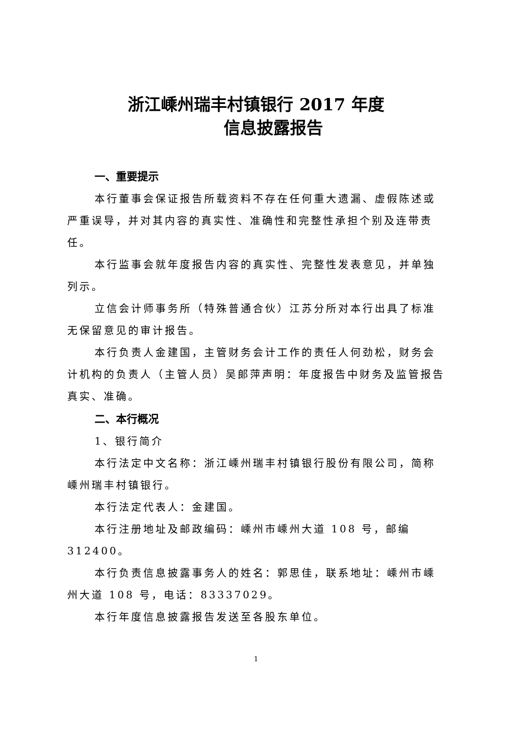浙江嵊州瑞丰村镇银行 2017 年度
信息披露报告
一、重要提示
本行董事会保证报告所载资料不存在任何重大遗漏、虚假陈述或严重误导，并对其内容的真实性、准确性和完整性承担个别及连带责任。
本行监事会就年度报告内容的真实性、完整性发表意见，并单独列示。
立信会计师事务所（特殊普通合伙）江苏分所对本行出具了标准无保留意见的审计报告。
本行负责人金建国，主管财务会计工作的责任人何劲松，财务会计机构的负责人（主管人员）吴郎萍声明：年度报告中财务及监管报告真实、准确。
二、本行概况
1、银行简介
本行法定中文名称：浙江嵊州瑞丰村镇银行股份有限公司，简称嵊州瑞丰村镇银行。
本行法定代表人：金建国。
本行注册地址及邮政编码：嵊州市嵊州大道 108 号，邮编 312400。
本行负责信息披露事务人的姓名：郭思佳，联系地址：嵊州市嵊州大道 108 号，电话：83337029。
本行年度信息披露报告发送至各股东单位。
1